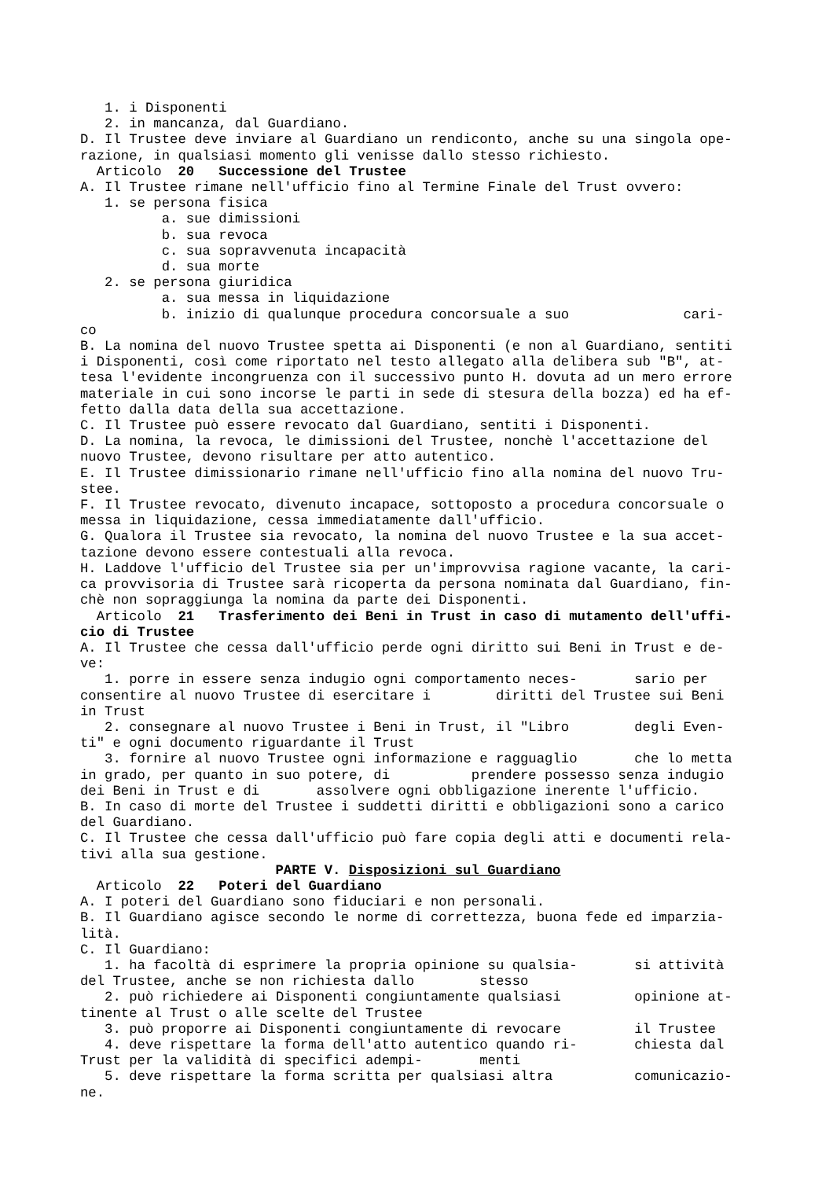1. i Disponenti 2. in mancanza, dal Guardiano. D. Il Trustee deve inviare al Guardiano un rendiconto, anche su una singola ope- razione, in qualsiasi momento gli venisse dallo stesso richiesto. Articolo 20 Successione del Trustee A. Il Trustee rimane nell'ufficio fino al Termine Finale del Trust ovvero: 1. se persona fisica a. sue dimissioni b. sua revoca c. sua sopravvenuta incapacità d. sua morte 2. se persona giuridica a. sua messa in liquidazione b. inizio di qualunque procedura concorsuale a suo cari- co B. La nomina del nuovo Trustee spetta ai Disponenti (e non al Guardiano, sentiti i Disponenti, così come riportato nel testo allegato alla delibera sub "B", at- tesa l'evidente incongruenza con il successivo punto H. dovuta ad un mero errore materiale in cui sono incorse le parti in sede di stesura della bozza) ed ha ef- fetto dalla data della sua accettazione. C. Il Trustee può essere revocato dal Guardiano, sentiti i Disponenti. D. La nomina, la revoca, le dimissioni del Trustee, nonchè l'accettazione del nuovo Trustee, devono risultare per atto autentico. E. Il Trustee dimissionario rimane nell'ufficio fino alla nomina del nuovo Tru- stee. F. Il Trustee revocato, divenuto incapace, sottoposto a procedura concorsuale o messa in liquidazione, cessa immediatamente dall'ufficio. G. Qualora il Trustee sia revocato, la nomina del nuovo Trustee e la sua accet- tazione devono essere contestuali alla revoca. H. Laddove l'ufficio del Trustee sia per un'improvvisa ragione vacante, la cari- ca provvisoria di Trustee sarà ricoperta da persona nominata dal Guardiano, fin- chè non sopraggiunga la nomina da parte dei Disponenti. Articolo 21 Trasferimento dei Beni in Trust in caso di mutamento dell'uffi- cio di Trustee A. Il Trustee che cessa dall'ufficio perde ogni diritto sui Beni in Trust e de- ve: 1. porre in essere senza indugio ogni comportamento neces- sario per consentire al nuovo Trustee di esercitare i diritti del Trustee sui Beni in Trust 2. consegnare al nuovo Trustee i Beni in Trust, il "Libro degli Even- ti" e ogni documento riguardante il Trust 3. fornire al nuovo Trustee ogni informazione e ragguaglio che lo metta in grado, per quanto in suo potere, di prendere possesso senza indugio dei Beni in Trust e di assolvere ogni obbligazione inerente l'ufficio. B. In caso di morte del Trustee i suddetti diritti e obbligazioni sono a carico del Guardiano. C. Il Trustee che cessa dall'ufficio può fare copia degli atti e documenti rela- tivi alla sua gestione.
PARTE V. Disposizioni sul Guardiano
Articolo 22 Poteri del Guardiano A. I poteri del Guardiano sono fiduciari e non personali. B. Il Guardiano agisce secondo le norme di correttezza, buona fede ed imparzia- lità. C. Il Guardiano: 1. ha facoltà di esprimere la propria opinione su qualsia- si attività del Trustee, anche se non richiesta dallo stesso 2. può richiedere ai Disponenti congiuntamente qualsiasi opinione at- tinente al Trust o alle scelte del Trustee 3. può proporre ai Disponenti congiuntamente di revocare il Trustee 4. deve rispettare la forma dell'atto autentico quando ri- chiesta dal Trust per la validità di specifici adempi- menti 5. deve rispettare la forma scritta per qualsiasi altra comunicazio- ne.